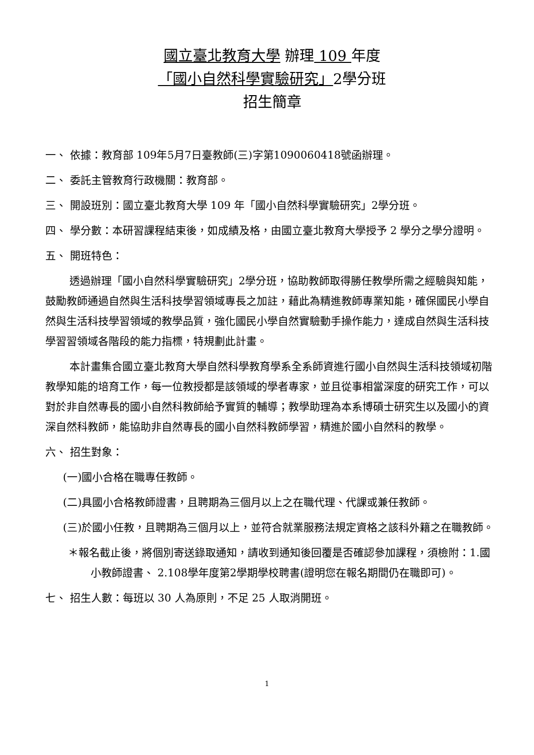國立臺北教育大學 辦理 109 年度
「國小自然科學實驗研究」2學分班
招生簡章
一、 依據：教育部 109年5月7日臺教師(三)字第1090060418號函辦理。
二、 委託主管教育行政機關：教育部。
三、 開設班別：國立臺北教育大學 109 年「國小自然科學實驗研究」2學分班。
四、 學分數：本研習課程結束後，如成績及格，由國立臺北教育大學授予 2 學分之學分證明。
五、 開班特色：
透過辦理「國小自然科學實驗研究」2學分班，協助教師取得勝任教學所需之經驗與知能，鼓勵教師通過自然與生活科技學習領域專長之加註，藉此為精進教師專業知能，確保國民小學自然與生活科技學習領域的教學品質，強化國民小學自然實驗動手操作能力，達成自然與生活科技學習習領域各階段的能力指標，特規劃此計畫。
本計畫集合國立臺北教育大學自然科學教育學系全系師資進行國小自然與生活科技領域初階教學知能的培育工作，每一位教授都是該領域的學者專家，並且從事相當深度的研究工作，可以對於非自然專長的國小自然科教師給予實質的輔導；教學助理為本系博碩士研究生以及國小的資深自然科教師，能協助非自然專長的國小自然科教師學習，精進於國小自然科的教學。
六、 招生對象：
(一)國小合格在職專任教師。
(二)具國小合格教師證書，且聘期為三個月以上之在職代理、代課或兼任教師。
(三)於國小任教，且聘期為三個月以上，並符合就業服務法規定資格之該科外籍之在職教師。
＊報名截止後，將個別寄送錄取通知，請收到通知後回覆是否確認參加課程，須檢附：1.國小教師證書、 2.108學年度第2學期學校聘書(證明您在報名期間仍在職即可)。
七、 招生人數：每班以 30 人為原則，不足 25 人取消開班。
1